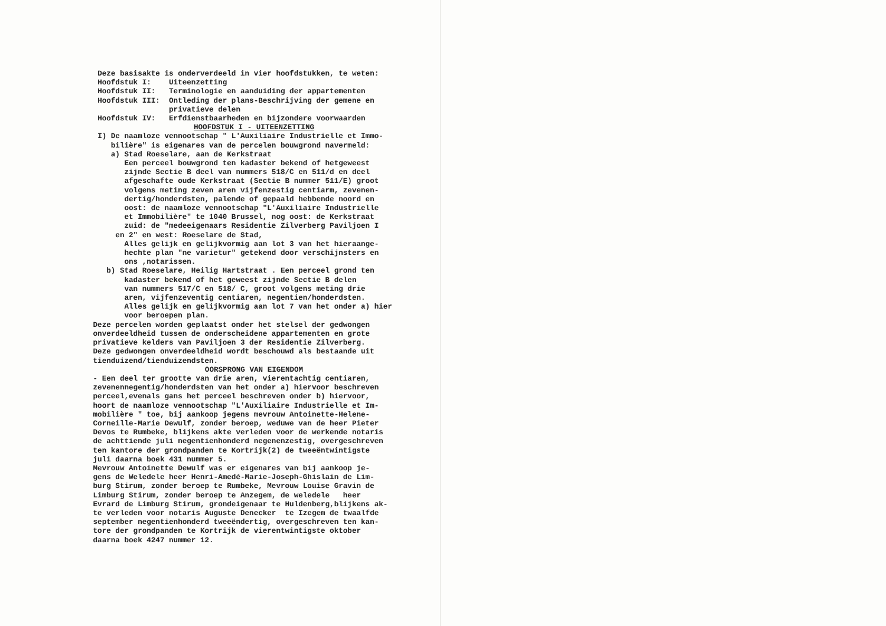Deze basisakte is onderverdeeld in vier hoofdstukken, te weten: Hoofdstuk I: Uiteenzetting Hoofdstuk II: Terminologie en aanduiding der appartementen Hoofdstuk III: Ontleding der plans-Beschrijving der gemene en privatieve delen Hoofdstuk IV: Erfdienstbaarheden en bijzondere voorwaarden
HOOFDSTUK I - UITEENZETTING
I) De naamloze vennootschap " L'Auxiliaire Industrielle et Immo- bilière" is eigenares van de percelen bouwgrond navermeld: a) Stad Roeselare, aan de Kerkstraat Een perceel bouwgrond ten kadaster bekend of hetgeweest zijnde Sectie B deel van nummers 518/C en 511/d en deel afgeschafte oude Kerkstraat (Sectie B nummer 511/E) groot volgens meting zeven aren vijfenzestig centiarm, zevenen- dertig/honderdsten, palende of gepaald hebbende noord en oost: de naamloze vennootschap "L'Auxiliaire Industrielle et Immobilière" te 1040 Brussel, nog oost: de Kerkstraat zuid: de "medeeigenaars Residentie Zilverberg Paviljoen I en 2" en west: Roeselare de Stad, Alles gelijk en gelijkvormig aan lot 3 van het hieraange- hechte plan "ne varietur" getekend door verschijnsters en ons ,notarissen. b) Stad Roeselare, Heilig Hartstraat . Een perceel grond ten kadaster bekend of het geweest zijnde Sectie B delen van nummers 517/C en 518/ C, groot volgens meting drie aren, vijfenzeventig centiaren, negentien/honderdsten. Alles gelijk en gelijkvormig aan lot 7 van het onder a) hier voor beroepen plan. Deze percelen worden geplaatst onder het stelsel der gedwongen onverdeeldheid tussen de onderscheidene appartementen en grote privatieve kelders van Paviljoen 3 der Residentie Zilverberg. Deze gedwongen onverdeeldheid wordt beschouwd als bestaande uit tienduizend/tienduizendsten.
OORSPRONG VAN EIGENDOM
- Een deel ter grootte van drie aren, vierentachtig centiaren, zevenennegentig/honderdsten van het onder a) hiervoor beschreven perceel,evenals gans het perceel beschreven onder b) hiervoor, hoort de naamloze vennootschap "L'Auxiliaire Industrielle et Im- mobilière " toe, bij aankoop jegens mevrouw Antoinette-Helene- Corneille-Marie Dewulf, zonder beroep, weduwe van de heer Pieter Devos te Rumbeke, blijkens akte verleden voor de werkende notaris de achttiende juli negentienhonderd negenenzestig, overgeschreven ten kantore der grondpanden te Kortrijk(2) de tweeëntwintigste juli daarna boek 431 nummer 5. Mevrouw Antoinette Dewulf was er eigenares van bij aankoop je- gens de Weledele heer Henri-Amedé-Marie-Joseph-Ghislain de Lim- burg Stirum, zonder beroep te Rumbeke, Mevrouw Louise Gravin de Limburg Stirum, zonder beroep te Anzegem, de weledele heer Evrard de Limburg Stirum, grondeigenaar te Huldenberg,blijkens ak- te verleden voor notaris Auguste Denecker te Izegem de twaalfde september negentienhonderd tweeëndertig, overgeschreven ten kan- tore der grondpanden te Kortrijk de vierentwintigste oktober daarna boek 4247 nummer 12.